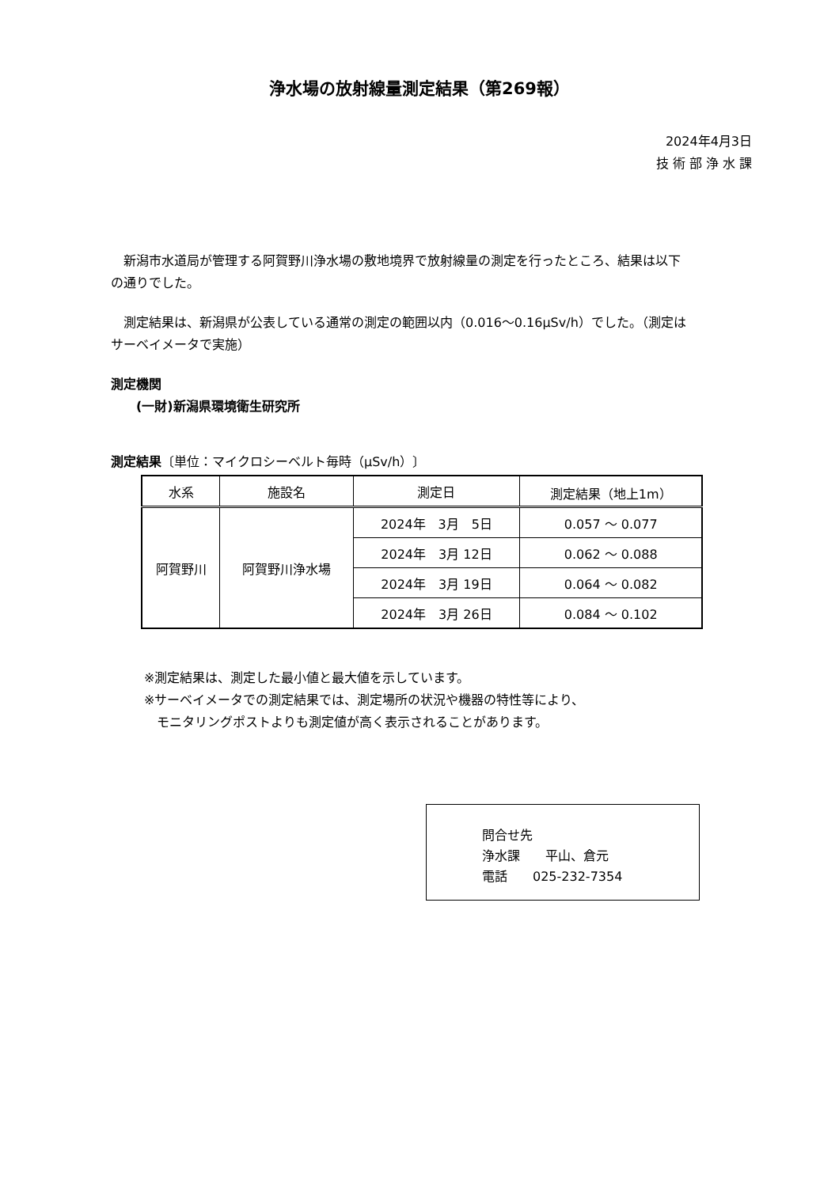浄水場の放射線量測定結果（第269報）
2024年4月3日
技 術 部 浄 水 課
　新潟市水道局が管理する阿賀野川浄水場の敷地境界で放射線量の測定を行ったところ、結果は以下の通りでした。
　測定結果は、新潟県が公表している通常の測定の範囲以内（0.016～0.16μSv/h）でした。（測定はサーベイメータで実施）
測定機関
　　(一財)新潟県環境衛生研究所
測定結果〔単位：マイクロシーベルト毎時（μSv/h）〕
| 水系 | 施設名 | 測定日 | 測定結果（地上1m） |
| --- | --- | --- | --- |
| 阿賀野川 | 阿賀野川浄水場 | 2024年 3月 5日 | 0.057 ～ 0.077 |
| | | 2024年 3月 12日 | 0.062 ～ 0.088 |
| | | 2024年 3月 19日 | 0.064 ～ 0.082 |
| | | 2024年 3月 26日 | 0.084 ～ 0.102 |
※測定結果は、測定した最小値と最大値を示しています。
※サーベイメータでの測定結果では、測定場所の状況や機器の特性等により、
　モニタリングポストよりも測定値が高く表示されることがあります。
問合せ先
浄水課　　平山、倉元
電話　　025-232-7354